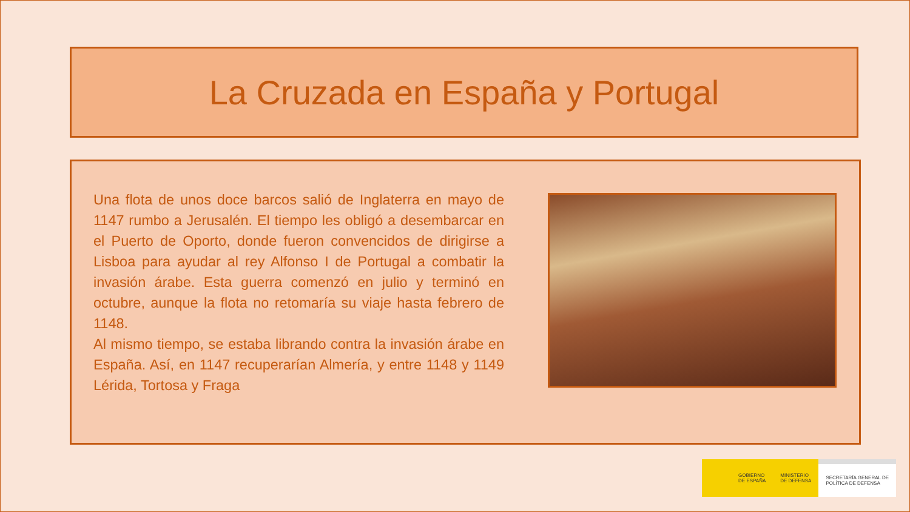La Cruzada en España y Portugal
Una flota de unos doce barcos salió de Inglaterra en mayo de 1147 rumbo a Jerusalén. El tiempo les obligó a desembarcar en el Puerto de Oporto, donde fueron convencidos de dirigirse a Lisboa para ayudar al rey Alfonso I de Portugal a combatir la invasión árabe. Esta guerra comenzó en julio y terminó en octubre, aunque la flota no retomaría su viaje hasta febrero de 1148.
Al mismo tiempo, se estaba librando contra la invasión árabe en España. Así, en 1147 recuperarían Almería, y entre 1148 y 1149 Lérida, Tortosa y Fraga
GOBIERNO
DE ESPAÑA
MINISTERIO
DE DEFENSA
SECRETARÍA GENERAL DE
POLÍTICA DE DEFENSA